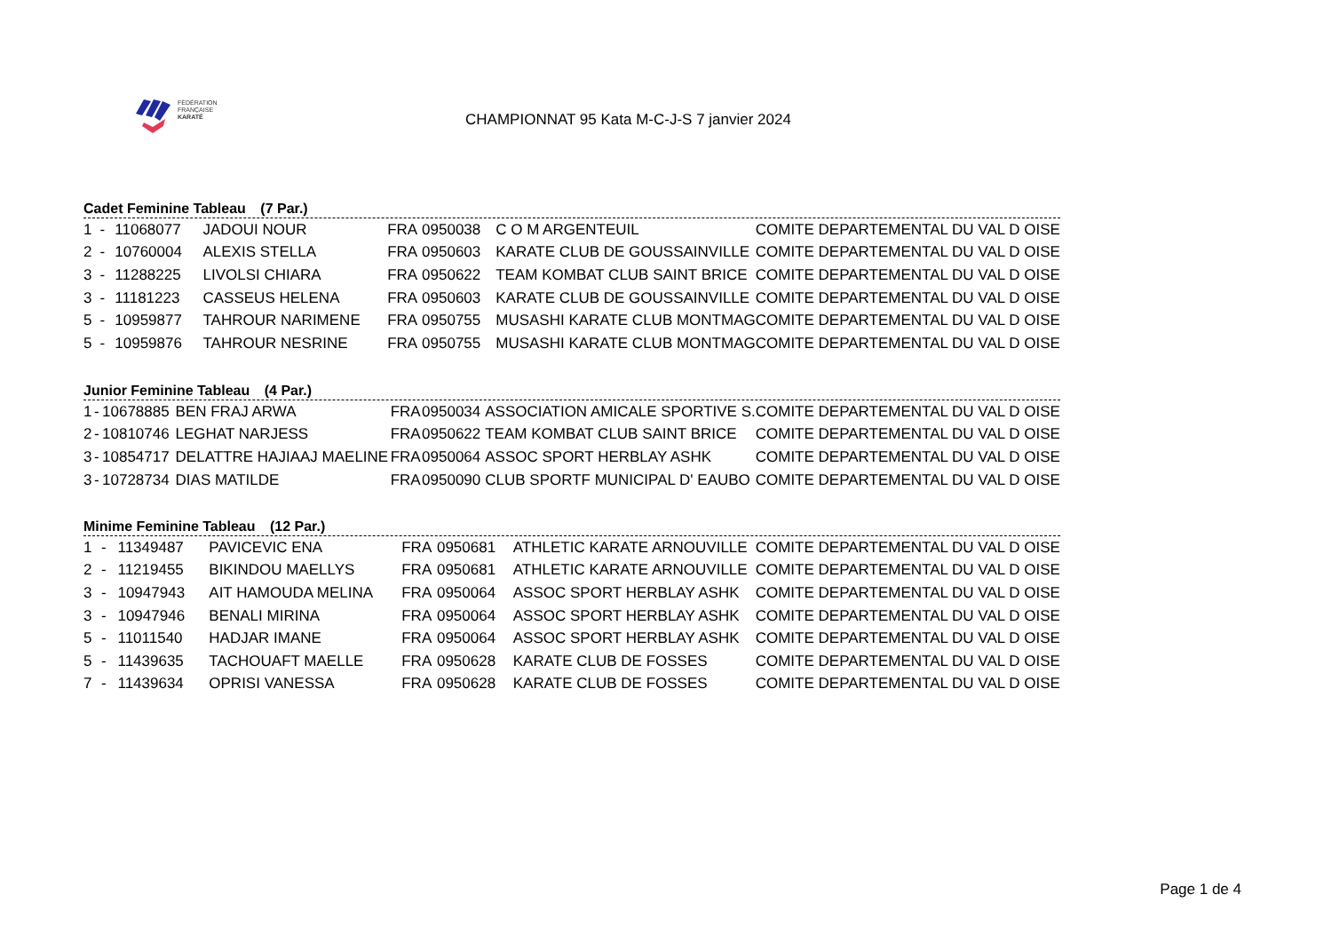FÉDÉRATION
FRANÇAISE
KARATÉ
CHAMPIONNAT 95 Kata M-C-J-S 7 janvier 2024
Cadet Feminine Tableau (7 Par.)
| 1 | - | 11068077 | JADOUI NOUR | FRA | 0950038 | C O M ARGENTEUIL | COMITE DEPARTEMENTAL DU VAL D OISE |
| 2 | - | 10760004 | ALEXIS STELLA | FRA | 0950603 | KARATE CLUB DE GOUSSAINVILLE | COMITE DEPARTEMENTAL DU VAL D OISE |
| 3 | - | 11288225 | LIVOLSI CHIARA | FRA | 0950622 | TEAM KOMBAT CLUB SAINT BRICE | COMITE DEPARTEMENTAL DU VAL D OISE |
| 3 | - | 11181223 | CASSEUS HELENA | FRA | 0950603 | KARATE CLUB DE GOUSSAINVILLE | COMITE DEPARTEMENTAL DU VAL D OISE |
| 5 | - | 10959877 | TAHROUR NARIMENE | FRA | 0950755 | MUSASHI KARATE CLUB MONTMAG | COMITE DEPARTEMENTAL DU VAL D OISE |
| 5 | - | 10959876 | TAHROUR NESRINE | FRA | 0950755 | MUSASHI KARATE CLUB MONTMAG | COMITE DEPARTEMENTAL DU VAL D OISE |
Junior Feminine Tableau (4 Par.)
| 1 | - | 10678885 | BEN FRAJ ARWA | FRA | 0950034 | ASSOCIATION AMICALE SPORTIVE S. | COMITE DEPARTEMENTAL DU VAL D OISE |
| 2 | - | 10810746 | LEGHAT NARJESS | FRA | 0950622 | TEAM KOMBAT CLUB SAINT BRICE | COMITE DEPARTEMENTAL DU VAL D OISE |
| 3 | - | 10854717 | DELATTRE HAJIAAJ MAELINE | FRA | 0950064 | ASSOC SPORT HERBLAY ASHK | COMITE DEPARTEMENTAL DU VAL D OISE |
| 3 | - | 10728734 | DIAS MATILDE | FRA | 0950090 | CLUB SPORTF MUNICIPAL D' EAUBO | COMITE DEPARTEMENTAL DU VAL D OISE |
Minime Feminine Tableau (12 Par.)
| 1 | - | 11349487 | PAVICEVIC ENA | FRA | 0950681 | ATHLETIC KARATE ARNOUVILLE | COMITE DEPARTEMENTAL DU VAL D OISE |
| 2 | - | 11219455 | BIKINDOU MAELLYS | FRA | 0950681 | ATHLETIC KARATE ARNOUVILLE | COMITE DEPARTEMENTAL DU VAL D OISE |
| 3 | - | 10947943 | AIT HAMOUDA MELINA | FRA | 0950064 | ASSOC SPORT HERBLAY ASHK | COMITE DEPARTEMENTAL DU VAL D OISE |
| 3 | - | 10947946 | BENALI MIRINA | FRA | 0950064 | ASSOC SPORT HERBLAY ASHK | COMITE DEPARTEMENTAL DU VAL D OISE |
| 5 | - | 11011540 | HADJAR IMANE | FRA | 0950064 | ASSOC SPORT HERBLAY ASHK | COMITE DEPARTEMENTAL DU VAL D OISE |
| 5 | - | 11439635 | TACHOUAFT MAELLE | FRA | 0950628 | KARATE CLUB DE FOSSES | COMITE DEPARTEMENTAL DU VAL D OISE |
| 7 | - | 11439634 | OPRISI VANESSA | FRA | 0950628 | KARATE CLUB DE FOSSES | COMITE DEPARTEMENTAL DU VAL D OISE |
Page 1 de 4